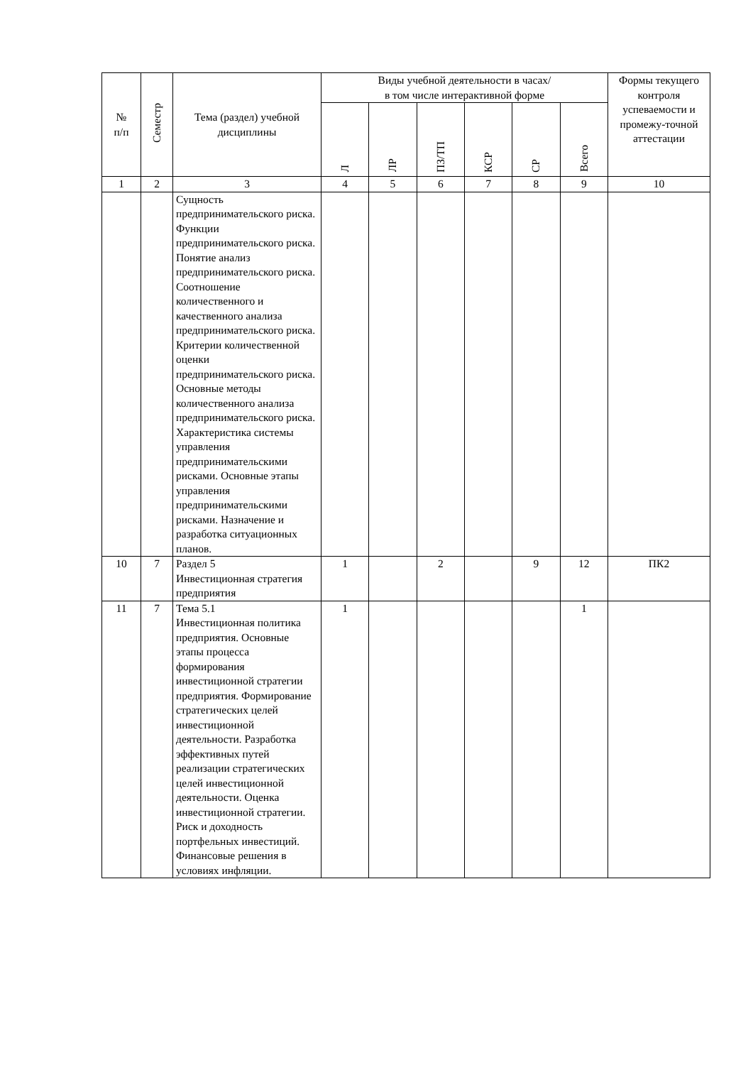| № п/п | Семестр | Тема (раздел) учебной дисциплины | Виды учебной деятельности в часах/ в том числе интерактивной форме | | | | | | Формы текущего контроля успеваемости и промежу-точной аттестации |
| --- | --- | --- | --- | --- | --- | --- | --- | --- | --- |
| | | | Л | ЛР | ПЗ/ТП | КСР | СР | Всего | |
| 1 | 2 | 3 | 4 | 5 | 6 | 7 | 8 | 9 | 10 |
| | | Сущность предпринимательского риска. Функции предпринимательского риска. Понятие анализ предпринимательского риска. Соотношение количественного и качественного анализа предпринимательского риска. Критерии количественной оценки предпринимательского риска. Основные методы количественного анализа предпринимательского риска. Характеристика системы управления предпринимательскими рисками. Основные этапы управления предпринимательскими рисками. Назначение и разработка ситуационных планов. | | | | | | | |
| 10 | 7 | Раздел 5 Инвестиционная стратегия предприятия | 1 | | 2 | | 9 | 12 | ПК2 |
| 11 | 7 | Тема 5.1 Инвестиционная политика предприятия. Основные этапы процесса формирования инвестиционной стратегии предприятия. Формирование стратегических целей инвестиционной деятельности. Разработка эффективных путей реализации стратегических целей инвестиционной деятельности. Оценка инвестиционной стратегии. Риск и доходность портфельных инвестиций. Финансовые решения в условиях инфляции. | 1 | | | | | 1 | |